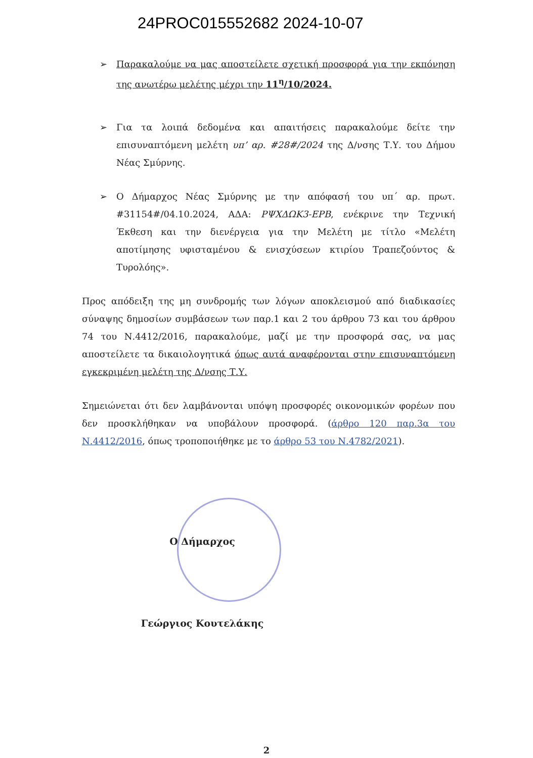24PROC015552682 2024-10-07
➢ Παρακαλούμε να μας αποστείλετε σχετική προσφορά για την εκπόνηση της ανωτέρω μελέτης μέχρι την 11<sup>η</sup>/10/2024.
➢ Για τα λοιπά δεδομένα και απαιτήσεις παρακαλούμε δείτε την επισυναπτόμενη μελέτη υπ’ αρ. #28#/2024 της Δ/νσης Τ.Υ. του Δήμου Νέας Σμύρνης.
➢ Ο Δήμαρχος Νέας Σμύρνης με την απόφασή του υπ΄ αρ. πρωτ. #31154#/04.10.2024, ΑΔΑ: ΡΨΧΔΩΚ3-ΕΡΒ, ενέκρινε την Τεχνική Έκθεση και την διενέργεια για την Μελέτη με τίτλο «Μελέτη αποτίμησης υφισταμένου & ενισχύσεων κτιρίου Τραπεζούντος & Τυρολόης».
Προς απόδειξη της μη συνδρομής των λόγων αποκλεισμού από διαδικασίες σύναψης δημοσίων συμβάσεων των παρ.1 και 2 του άρθρου 73 και του άρθρου 74 του Ν.4412/2016, παρακαλούμε, μαζί με την προσφορά σας, να μας αποστείλετε τα δικαιολογητικά όπως αυτά αναφέρονται στην επισυναπτόμενη εγκεκριμένη μελέτη της Δ/νσης Τ.Υ.
Σημειώνεται ότι δεν λαμβάνονται υπόψη προσφορές οικονομικών φορέων που δεν προσκλήθηκαν να υποβάλουν προσφορά. (άρθρο 120 παρ.3α του Ν.4412/2016, όπως τροποποιήθηκε με το άρθρο 53 του Ν.4782/2021).
Ο Δήμαρχος
Γεώργιος Κουτελάκης
2